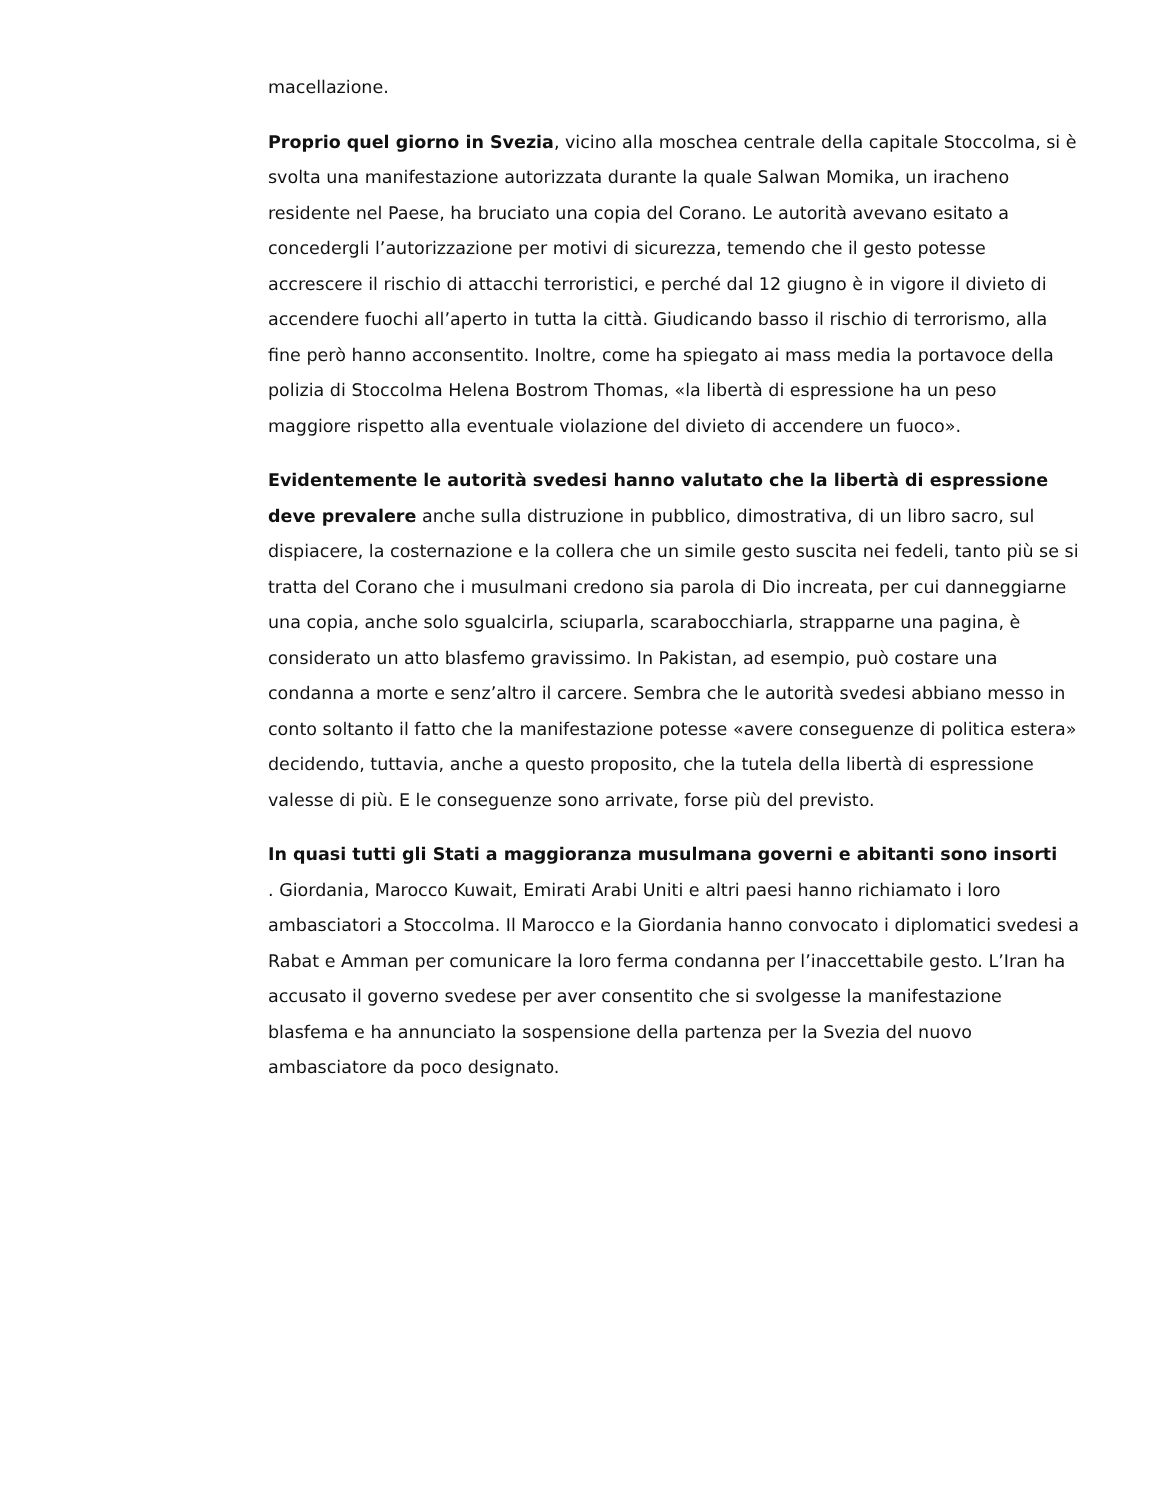macellazione.
Proprio quel giorno in Svezia, vicino alla moschea centrale della capitale Stoccolma, si è svolta una manifestazione autorizzata durante la quale Salwan Momika, un iracheno residente nel Paese, ha bruciato una copia del Corano. Le autorità avevano esitato a concedergli l’autorizzazione per motivi di sicurezza, temendo che il gesto potesse accrescere il rischio di attacchi terroristici, e perché dal 12 giugno è in vigore il divieto di accendere fuochi all’aperto in tutta la città. Giudicando basso il rischio di terrorismo, alla fine però hanno acconsentito. Inoltre, come ha spiegato ai mass media la portavoce della polizia di Stoccolma Helena Bostrom Thomas, «la libertà di espressione ha un peso maggiore rispetto alla eventuale violazione del divieto di accendere un fuoco».
Evidentemente le autorità svedesi hanno valutato che la libertà di espressione deve prevalere anche sulla distruzione in pubblico, dimostrativa, di un libro sacro, sul dispiacere, la costernazione e la collera che un simile gesto suscita nei fedeli, tanto più se si tratta del Corano che i musulmani credono sia parola di Dio increata, per cui danneggiarne una copia, anche solo sgualcirla, sciuparla, scarabocchiarla, strapparne una pagina, è considerato un atto blasfemo gravissimo. In Pakistan, ad esempio, può costare una condanna a morte e senz’altro il carcere. Sembra che le autorità svedesi abbiano messo in conto soltanto il fatto che la manifestazione potesse «avere conseguenze di politica estera» decidendo, tuttavia, anche a questo proposito, che la tutela della libertà di espressione valesse di più. E le conseguenze sono arrivate, forse più del previsto.
In quasi tutti gli Stati a maggioranza musulmana governi e abitanti sono insorti
. Giordania, Marocco Kuwait, Emirati Arabi Uniti e altri paesi hanno richiamato i loro ambasciatori a Stoccolma. Il Marocco e la Giordania hanno convocato i diplomatici svedesi a Rabat e Amman per comunicare la loro ferma condanna per l’inaccettabile gesto. L’Iran ha accusato il governo svedese per aver consentito che si svolgesse la manifestazione blasfema e ha annunciato la sospensione della partenza per la Svezia del nuovo ambasciatore da poco designato.